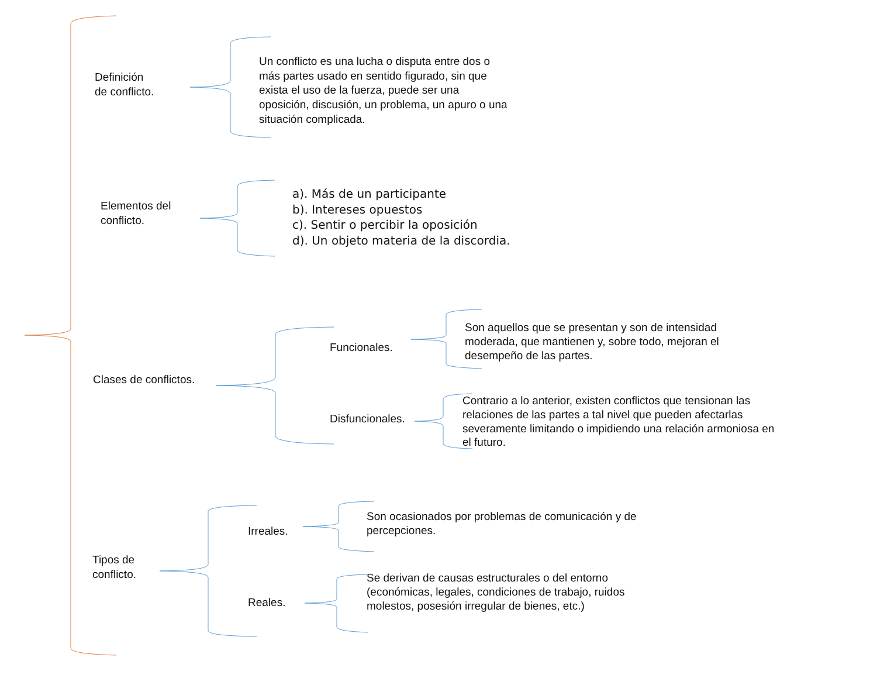Definición
de conflicto.
Un conflicto es una lucha o disputa entre dos o más partes usado en sentido figurado, sin que exista el uso de la fuerza, puede ser una oposición, discusión, un problema, un apuro o una situación complicada.
Elementos del
conflicto.
a). Más de un participante
b). Intereses opuestos
c). Sentir o percibir la oposición
d). Un objeto materia de la discordia.
Clases de conflictos.
Funcionales.
Son aquellos que se presentan y son de intensidad moderada, que mantienen y, sobre todo, mejoran el desempeño de las partes.
Disfuncionales.
Contrario a lo anterior, existen conflictos que tensionan las relaciones de las partes a tal nivel que pueden afectarlas severamente limitando o impidiendo una relación armoniosa en el futuro.
Tipos de
conflicto.
Irreales.
Son ocasionados por problemas de comunicación y de percepciones.
Reales.
Se derivan de causas estructurales o del entorno (económicas, legales, condiciones de trabajo, ruidos molestos, posesión irregular de bienes, etc.)